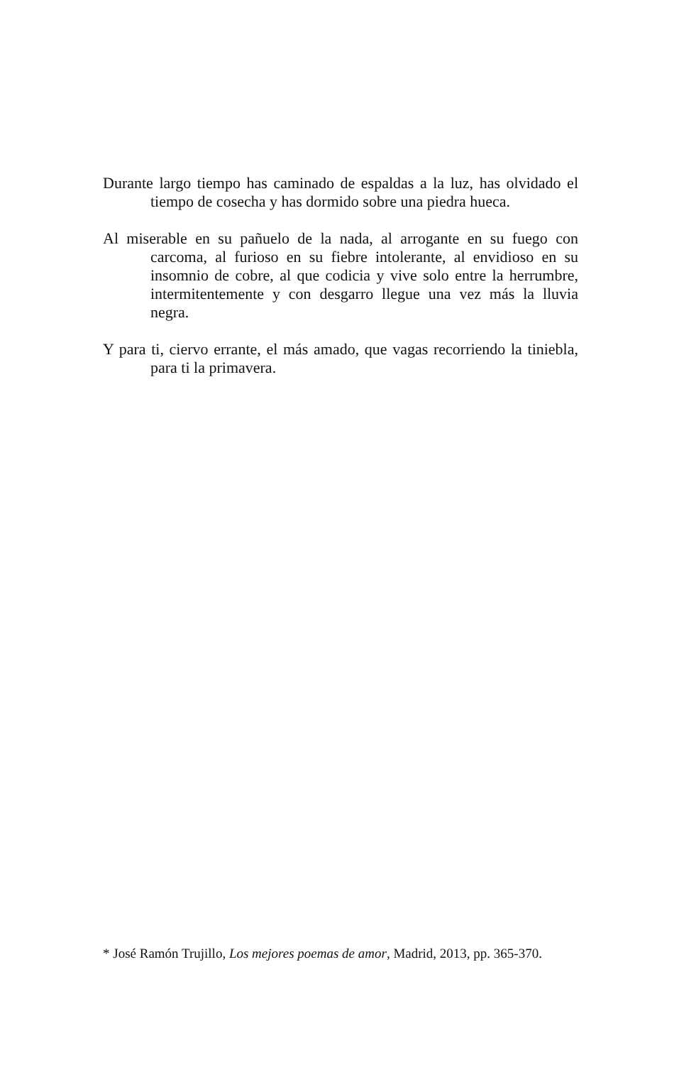Durante largo tiempo has caminado de espaldas a la luz, has olvidado el tiempo de cosecha y has dormido sobre una piedra hueca.
Al miserable en su pañuelo de la nada, al arrogante en su fuego con carcoma, al furioso en su fiebre intolerante, al envidioso en su insomnio de cobre, al que codicia y vive solo entre la herrumbre, intermitentemente y con desgarro llegue una vez más la lluvia negra.
Y para ti, ciervo errante, el más amado, que vagas recorriendo la tiniebla, para ti la primavera.
* José Ramón Trujillo, Los mejores poemas de amor, Madrid, 2013, pp. 365-370.